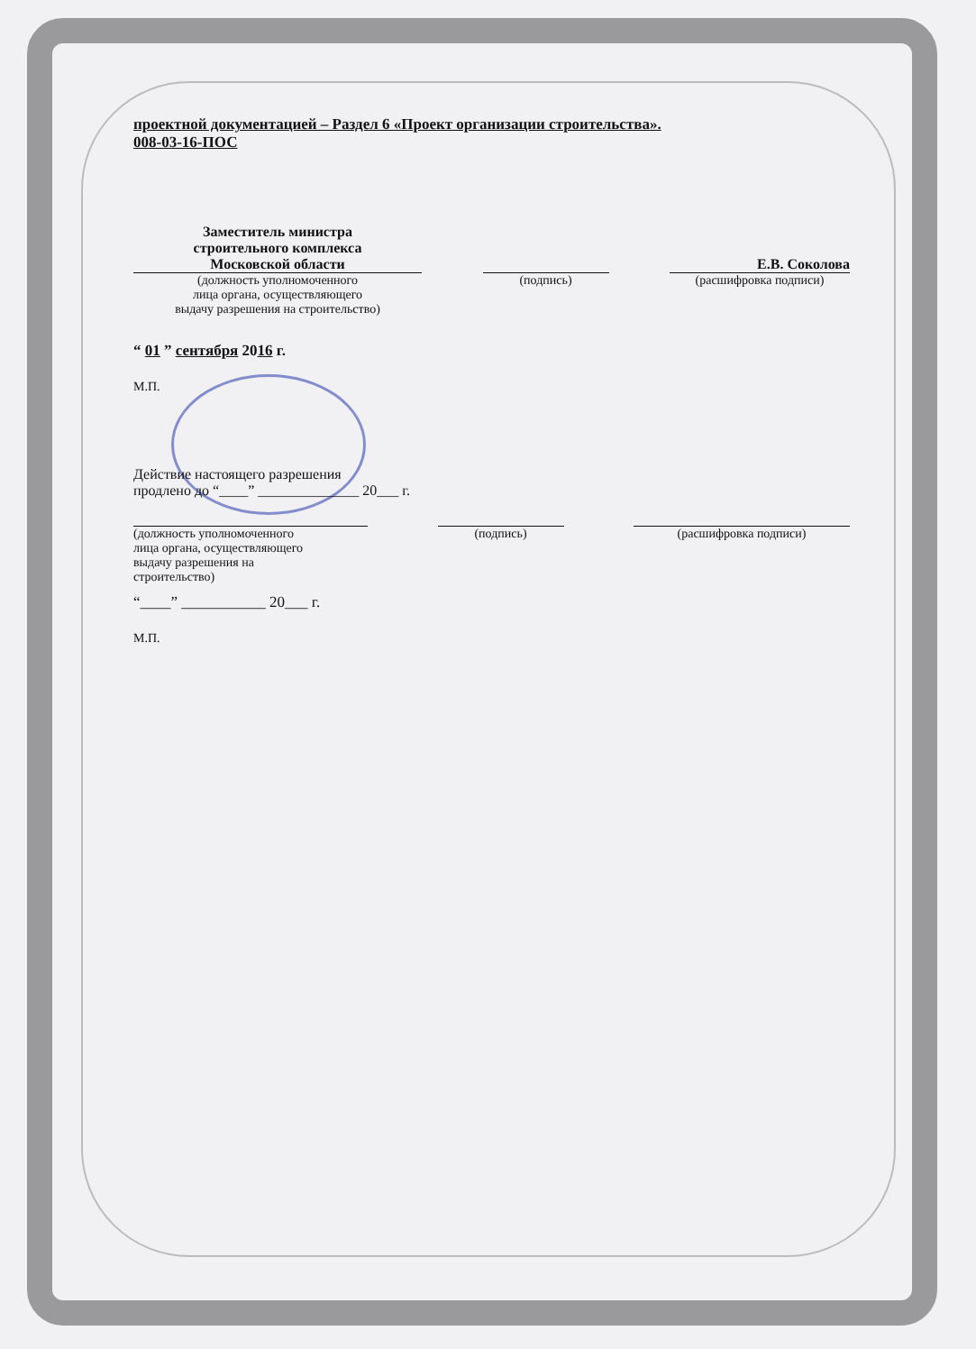проектной документацией – Раздел 6 «Проект организации строительства».
008-03-16-ПОС
Заместитель министра
строительного комплекса
Московской области
Е.В. Соколова
(должность уполномоченного
лица органа, осуществляющего
выдачу разрешения на строительство)
(подпись) (расшифровка подписи)
“ 01 ” сентября 2016 г.
М.П.
Действие настоящего разрешения
продлено до “____” ______________ 20___ г.
(должность уполномоченного
лица органа, осуществляющего
выдачу разрешения на
строительство)
(подпись) (расшифровка подписи)
“____” ___________ 20___ г.
М.П.